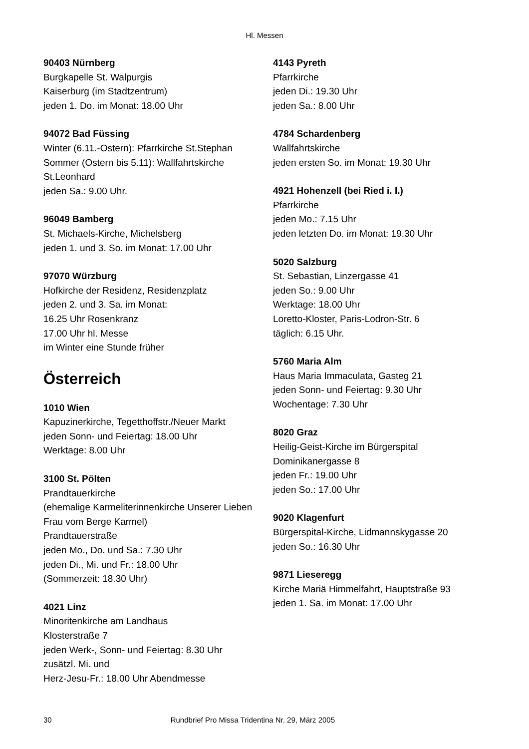Hl. Messen
90403 Nürnberg
Burgkapelle St. Walpurgis
Kaiserburg (im Stadtzentrum)
jeden 1. Do. im Monat: 18.00 Uhr
94072 Bad Füssing
Winter (6.11.-Ostern): Pfarrkirche St.Stephan
Sommer (Ostern bis 5.11): Wallfahrtskirche St.Leonhard
jeden Sa.: 9.00 Uhr.
96049 Bamberg
St. Michaels-Kirche, Michelsberg
jeden 1. und 3. So. im Monat: 17.00 Uhr
97070 Würzburg
Hofkirche der Residenz, Residenzplatz
jeden 2. und 3. Sa. im Monat:
16.25 Uhr Rosenkranz
17.00 Uhr hl. Messe
im Winter eine Stunde früher
Österreich
1010 Wien
Kapuzinerkirche, Tegetthoffstr./Neuer Markt
jeden Sonn- und Feiertag: 18.00 Uhr
Werktage: 8.00 Uhr
3100 St. Pölten
Prandtauerkirche
(ehemalige Karmeliterinnenkirche Unserer Lieben Frau vom Berge Karmel)
Prandtauerstraße
jeden Mo., Do. und Sa.: 7.30 Uhr
jeden Di., Mi. und Fr.: 18.00 Uhr
(Sommerzeit: 18.30 Uhr)
4021 Linz
Minoritenkirche am Landhaus
Klosterstraße 7
jeden Werk-, Sonn- und Feiertag: 8.30 Uhr
zusätzl. Mi. und
Herz-Jesu-Fr.: 18.00 Uhr Abendmesse
4143 Pyreth
Pfarrkirche
jeden Di.: 19.30 Uhr
jeden Sa.: 8.00 Uhr
4784 Schardenberg
Wallfahrtskirche
jeden ersten So. im Monat: 19.30 Uhr
4921 Hohenzell (bei Ried i. I.)
Pfarrkirche
jeden Mo.: 7.15 Uhr
jeden letzten Do. im Monat: 19.30 Uhr
5020 Salzburg
St. Sebastian, Linzergasse 41
jeden So.: 9.00 Uhr
Werktage: 18.00 Uhr
Loretto-Kloster, Paris-Lodron-Str. 6
täglich: 6.15 Uhr.
5760 Maria Alm
Haus Maria Immaculata, Gasteg 21
jeden Sonn- und Feiertag: 9.30 Uhr
Wochentage: 7.30 Uhr
8020 Graz
Heilig-Geist-Kirche im Bürgerspital
Dominikanergasse 8
jeden Fr.: 19.00 Uhr
jeden So.: 17.00 Uhr
9020 Klagenfurt
Bürgerspital-Kirche, Lidmannskygasse 20
jeden So.: 16.30 Uhr
9871 Lieseregg
Kirche Mariä Himmelfahrt, Hauptstraße 93
jeden 1. Sa. im Monat: 17.00 Uhr
30 Rundbrief Pro Missa Tridentina Nr. 29, März 2005